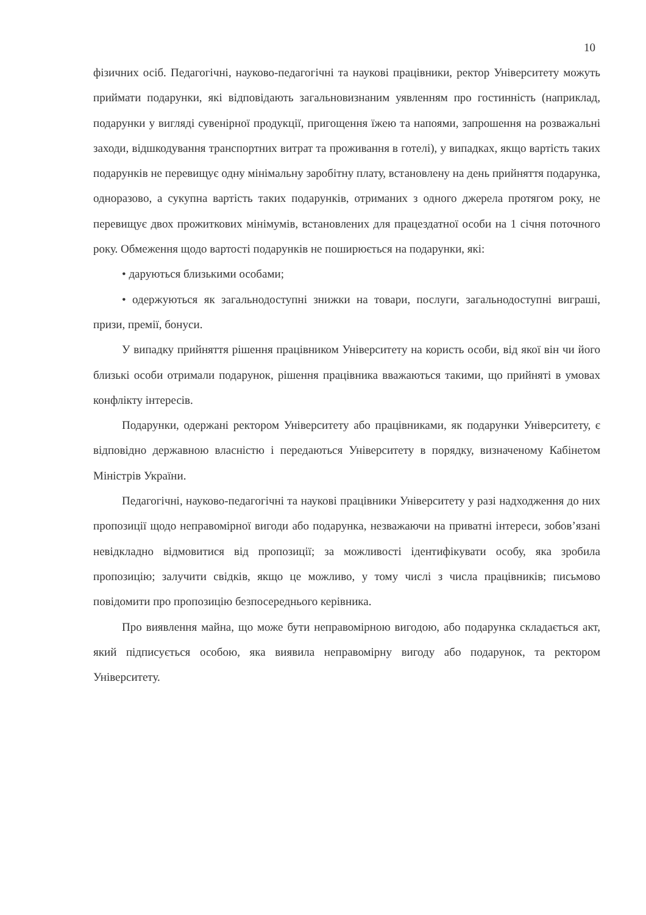10
фізичних осіб. Педагогічні, науково-педагогічні та наукові працівники, ректор Університету можуть приймати подарунки, які відповідають загальновизнаним уявленням про гостинність (наприклад, подарунки у вигляді сувенірної продукції, пригощення їжею та напоями, запрошення на розважальні заходи, відшкодування транспортних витрат та проживання в готелі), у випадках, якщо вартість таких подарунків не перевищує одну мінімальну заробітну плату, встановлену на день прийняття подарунка, одноразово, а сукупна вартість таких подарунків, отриманих з одного джерела протягом року, не перевищує двох прожиткових мінімумів, встановлених для працездатної особи на 1 січня поточного року. Обмеження щодо вартості подарунків не поширюється на подарунки, які:
• даруються близькими особами;
• одержуються як загальнодоступні знижки на товари, послуги, загальнодоступні виграші, призи, премії, бонуси.
У випадку прийняття рішення працівником Університету на користь особи, від якої він чи його близькі особи отримали подарунок, рішення працівника вважаються такими, що прийняті в умовах конфлікту інтересів.
Подарунки, одержані ректором Університету або працівниками, як подарунки Університету, є відповідно державною власністю і передаються Університету в порядку, визначеному Кабінетом Міністрів України.
Педагогічні, науково-педагогічні та наукові працівники Університету у разі надходження до них пропозиції щодо неправомірної вигоди або подарунка, незважаючи на приватні інтереси, зобов’язані невідкладно відмовитися від пропозиції; за можливості ідентифікувати особу, яка зробила пропозицію; залучити свідків, якщо це можливо, у тому числі з числа працівників; письмово повідомити про пропозицію безпосереднього керівника.
Про виявлення майна, що може бути неправомірною вигодою, або подарунка складається акт, який підписується особою, яка виявила неправомірну вигоду або подарунок, та ректором Університету.